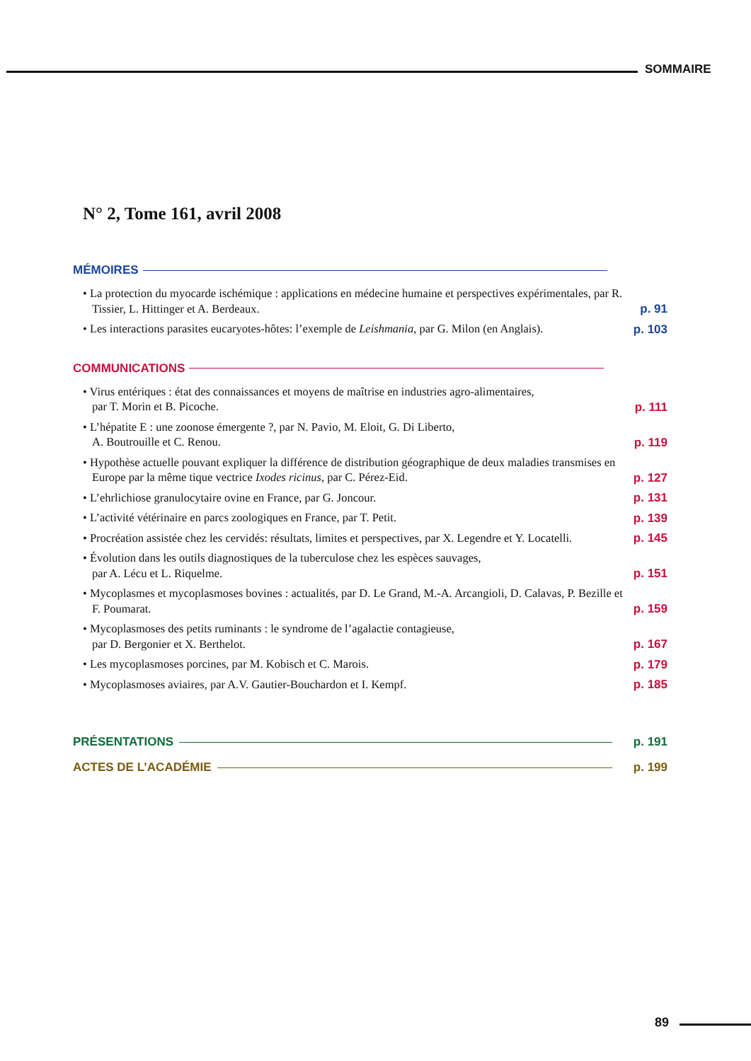SOMMAIRE
N° 2, Tome 161, avril 2008
MÉMOIRES
• La protection du myocarde ischémique : applications en médecine humaine et perspectives expérimentales, par R. Tissier, L. Hittinger et A. Berdeaux.
p. 91
• Les interactions parasites eucaryotes-hôtes: l’exemple de Leishmania, par G. Milon (en Anglais).
p. 103
COMMUNICATIONS
• Virus entériques : état des connaissances et moyens de maîtrise en industries agro-alimentaires,
par T. Morin et B. Picoche.
p. 111
• L’hépatite E : une zoonose émergente ?, par N. Pavio, M. Eloit, G. Di Liberto,
A. Boutrouille et C. Renou.
p. 119
• Hypothèse actuelle pouvant expliquer la différence de distribution géographique de deux maladies transmises en Europe par la même tique vectrice Ixodes ricinus, par C. Pérez-Eid.
p. 127
• L’ehrlichiose granulocytaire ovine en France, par G. Joncour. p. 131
• L’activité vétérinaire en parcs zoologiques en France, par T. Petit. p. 139
• Procréation assistée chez les cervidés: résultats, limites et perspectives, par X. Legendre et Y. Locatelli.
p. 145
• Évolution dans les outils diagnostiques de la tuberculose chez les espèces sauvages,
par A. Lécu et L. Riquelme.
p. 151
• Mycoplasmes et mycoplasmoses bovines : actualités, par D. Le Grand, M.-A. Arcangioli, D. Calavas, P. Bezille et F. Poumarat.
p. 159
• Mycoplasmoses des petits ruminants : le syndrome de l’agalactie contagieuse,
par D. Bergonier et X. Berthelot.
p. 167
• Les mycoplasmoses porcines, par M. Kobisch et C. Marois. p. 179
• Mycoplasmoses aviaires, par A.V. Gautier-Bouchardon et I. Kempf. p. 185
PRÉSENTATIONS p. 191
ACTES DE L’ACADÉMIE p. 199
89